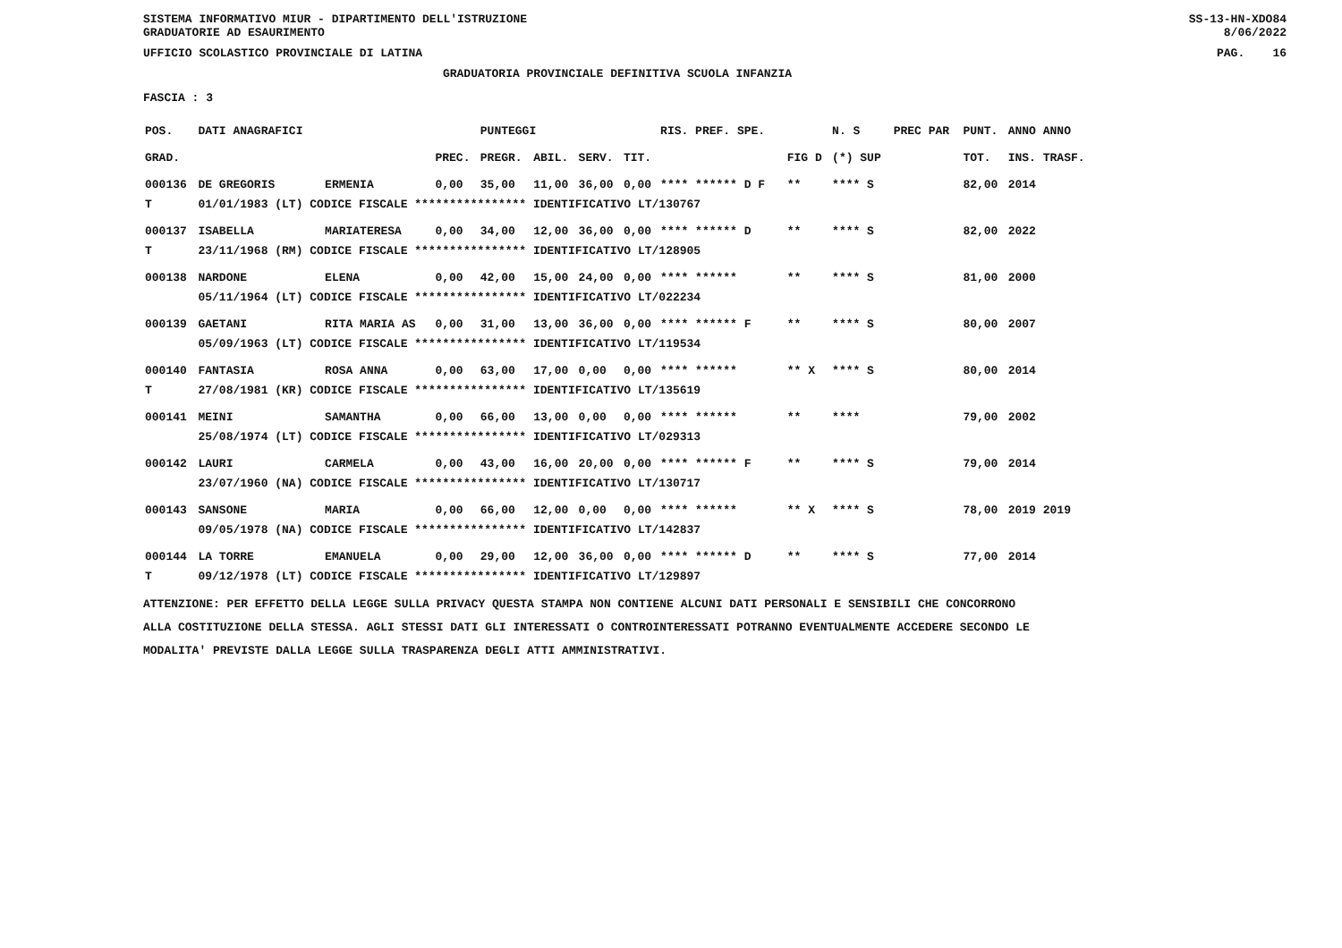SISTEMA INFORMATIVO MIUR - DIPARTIMENTO DELL'ISTRUZIONE
GRADUATORIE AD ESAURIMENTO SS-13-HN-XDO84
8/06/2022
UFFICIO SCOLASTICO PROVINCIALE DI LATINA PAG. 16
GRADUATORIA PROVINCIALE DEFINITIVA SCUOLA INFANZIA
FASCIA : 3
| POS. | DATI ANAGRAFICI | | | PUNTEGGI | | | | RIS. PREF. SPE. | | N. S | PREC PAR | PUNT. | ANNO ANNO |
| --- | --- | --- | --- | --- | --- | --- | --- | --- | --- | --- | --- | --- | --- |
| GRAD. | | | PREC. | PREGR. | ABIL. | SERV. | TIT. | | FIG D | (*) SUP | | TOT. | INS. TRASF. |
| 000136 | DE GREGORIS | ERMENIA | 0,00 | 35,00 | 11,00 | 36,00 | 0,00 | **** ****** D F | ** | **** S | | 82,00 | 2014 |
| T | 01/01/1983 (LT) CODICE FISCALE **************** IDENTIFICATIVO LT/130767 | | | | | | | | | | | | |
| 000137 | ISABELLA | MARIATERESA | 0,00 | 34,00 | 12,00 | 36,00 | 0,00 | **** ****** D | ** | **** S | | 82,00 | 2022 |
| T | 23/11/1968 (RM) CODICE FISCALE **************** IDENTIFICATIVO LT/128905 | | | | | | | | | | | | |
| 000138 | NARDONE | ELENA | 0,00 | 42,00 | 15,00 | 24,00 | 0,00 | **** ****** | ** | **** S | | 81,00 | 2000 |
| | 05/11/1964 (LT) CODICE FISCALE **************** IDENTIFICATIVO LT/022234 | | | | | | | | | | | | |
| 000139 | GAETANI | RITA MARIA AS | 0,00 | 31,00 | 13,00 | 36,00 | 0,00 | **** ****** F | ** | **** S | | 80,00 | 2007 |
| | 05/09/1963 (LT) CODICE FISCALE **************** IDENTIFICATIVO LT/119534 | | | | | | | | | | | | |
| 000140 | FANTASIA | ROSA ANNA | 0,00 | 63,00 | 17,00 | 0,00 | 0,00 | **** ****** | ** X | **** S | | 80,00 | 2014 |
| T | 27/08/1981 (KR) CODICE FISCALE **************** IDENTIFICATIVO LT/135619 | | | | | | | | | | | | |
| 000141 | MEINI | SAMANTHA | 0,00 | 66,00 | 13,00 | 0,00 | 0,00 | **** ****** | ** | **** | | 79,00 | 2002 |
| | 25/08/1974 (LT) CODICE FISCALE **************** IDENTIFICATIVO LT/029313 | | | | | | | | | | | | |
| 000142 | LAURI | CARMELA | 0,00 | 43,00 | 16,00 | 20,00 | 0,00 | **** ****** F | ** | **** S | | 79,00 | 2014 |
| | 23/07/1960 (NA) CODICE FISCALE **************** IDENTIFICATIVO LT/130717 | | | | | | | | | | | | |
| 000143 | SANSONE | MARIA | 0,00 | 66,00 | 12,00 | 0,00 | 0,00 | **** ****** | ** X | **** S | | 78,00 | 2019 2019 |
| | 09/05/1978 (NA) CODICE FISCALE **************** IDENTIFICATIVO LT/142837 | | | | | | | | | | | | |
| 000144 | LA TORRE | EMANUELA | 0,00 | 29,00 | 12,00 | 36,00 | 0,00 | **** ****** D | ** | **** S | | 77,00 | 2014 |
| T | 09/12/1978 (LT) CODICE FISCALE **************** IDENTIFICATIVO LT/129897 | | | | | | | | | | | | |
ATTENZIONE: PER EFFETTO DELLA LEGGE SULLA PRIVACY QUESTA STAMPA NON CONTIENE ALCUNI DATI PERSONALI E SENSIBILI CHE CONCORRONO
ALLA COSTITUZIONE DELLA STESSA. AGLI STESSI DATI GLI INTERESSATI O CONTROINTERESSATI POTRANNO EVENTUALMENTE ACCEDERE SECONDO LE
MODALITA' PREVISTE DALLA LEGGE SULLA TRASPARENZA DEGLI ATTI AMMINISTRATIVI.